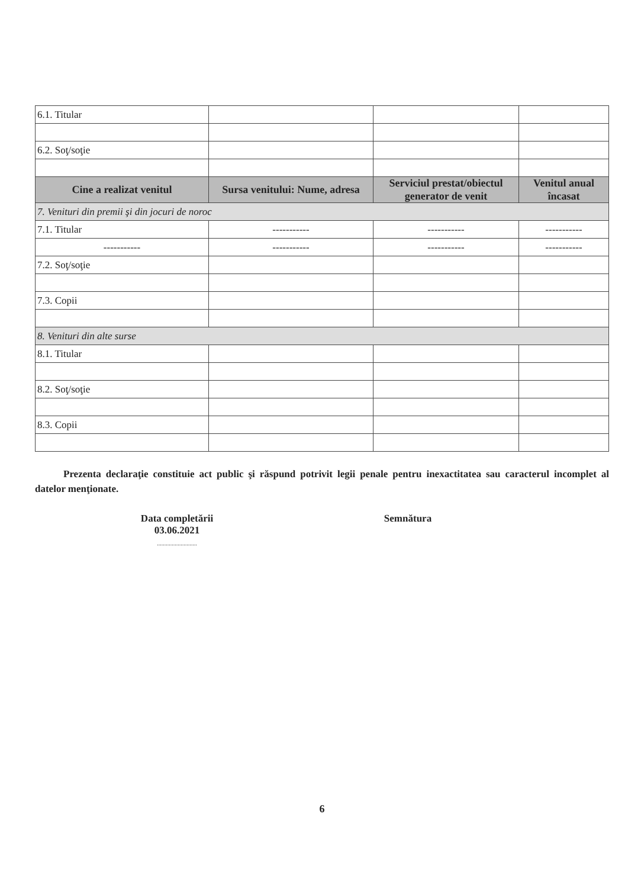| 6.1. Titular | | | |
| 6.2. Soţ/soţie | | | |
| Cine a realizat venitul | Sursa venitului: Nume, adresa | Serviciul prestat/obiectul generator de venit | Venitul anual încasat |
| 7. Venituri din premii şi din jocuri de noroc | | | |
| 7.1. Titular | ----------- | ----------- | ----------- |
| ----------- | ----------- | ----------- | ----------- |
| 7.2. Soţ/soţie | | | |
| 7.3. Copii | | | |
| 8. Venituri din alte surse | | | |
| 8.1. Titular | | | |
| 8.2. Soţ/soţie | | | |
| 8.3. Copii | | | |
Prezenta declaraţie constituie act public şi răspund potrivit legii penale pentru inexactitatea sau caracterul incomplet al datelor menţionate.
Data completării
03.06.2021
...........................
Semnătura
6